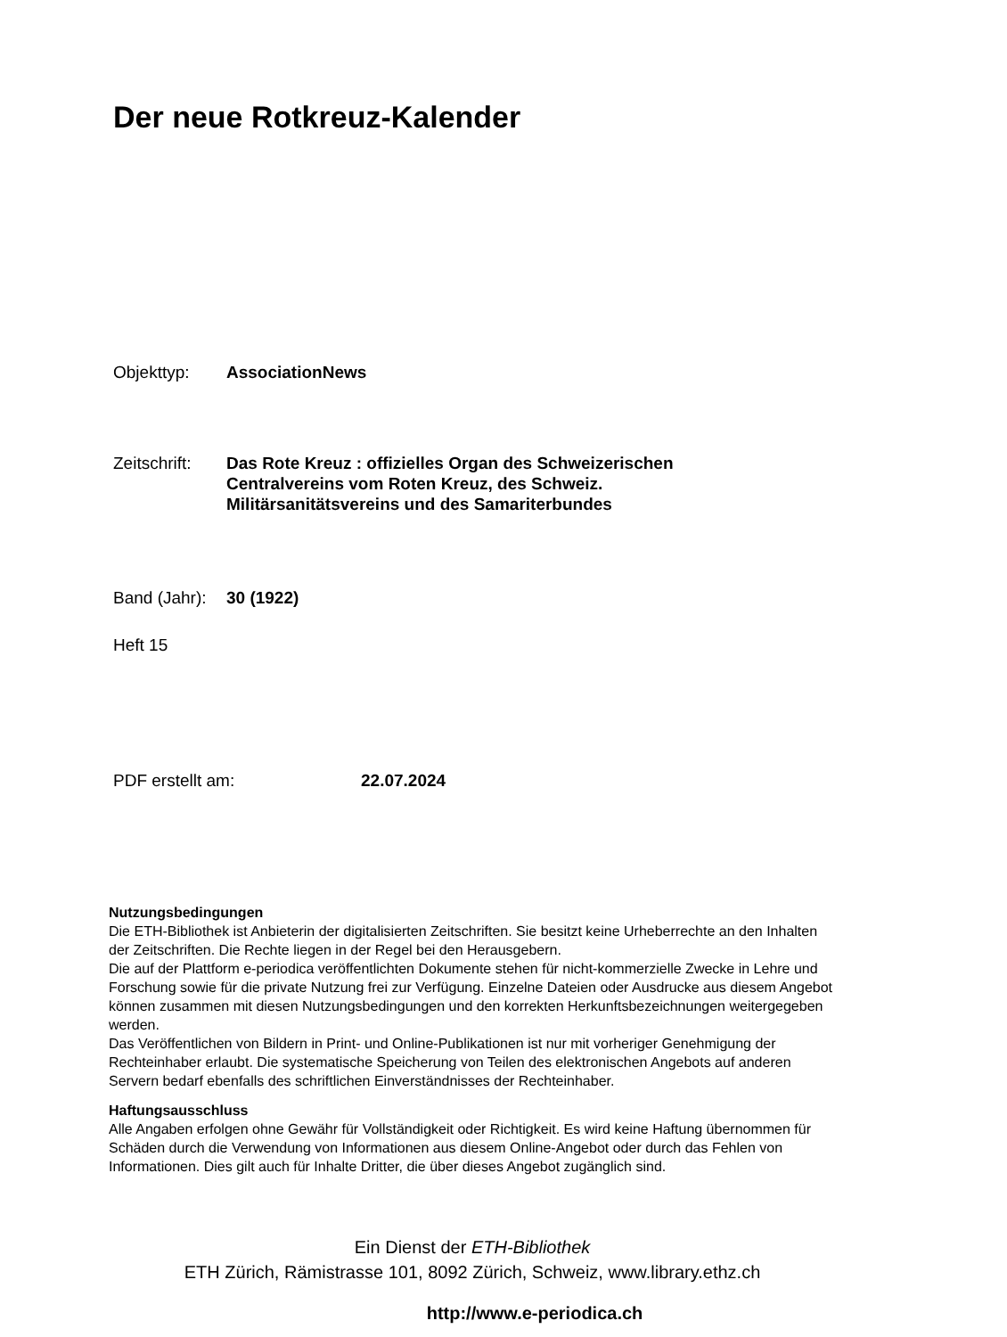Der neue Rotkreuz-Kalender
Objekttyp: AssociationNews
Zeitschrift: Das Rote Kreuz : offizielles Organ des Schweizerischen
Centralvereins vom Roten Kreuz, des Schweiz.
Militärsanitätsvereins und des Samariterbundes
Band (Jahr): 30 (1922)
Heft 15
PDF erstellt am: 22.07.2024
Nutzungsbedingungen
Die ETH-Bibliothek ist Anbieterin der digitalisierten Zeitschriften. Sie besitzt keine Urheberrechte an den Inhalten der Zeitschriften. Die Rechte liegen in der Regel bei den Herausgebern.
Die auf der Plattform e-periodica veröffentlichten Dokumente stehen für nicht-kommerzielle Zwecke in Lehre und Forschung sowie für die private Nutzung frei zur Verfügung. Einzelne Dateien oder Ausdrucke aus diesem Angebot können zusammen mit diesen Nutzungsbedingungen und den korrekten Herkunftsbezeichnungen weitergegeben werden.
Das Veröffentlichen von Bildern in Print- und Online-Publikationen ist nur mit vorheriger Genehmigung der Rechteinhaber erlaubt. Die systematische Speicherung von Teilen des elektronischen Angebots auf anderen Servern bedarf ebenfalls des schriftlichen Einverständnisses der Rechteinhaber.
Haftungsausschluss
Alle Angaben erfolgen ohne Gewähr für Vollständigkeit oder Richtigkeit. Es wird keine Haftung übernommen für Schäden durch die Verwendung von Informationen aus diesem Online-Angebot oder durch das Fehlen von Informationen. Dies gilt auch für Inhalte Dritter, die über dieses Angebot zugänglich sind.
Ein Dienst der ETH-Bibliothek
ETH Zürich, Rämistrasse 101, 8092 Zürich, Schweiz, www.library.ethz.ch
http://www.e-periodica.ch